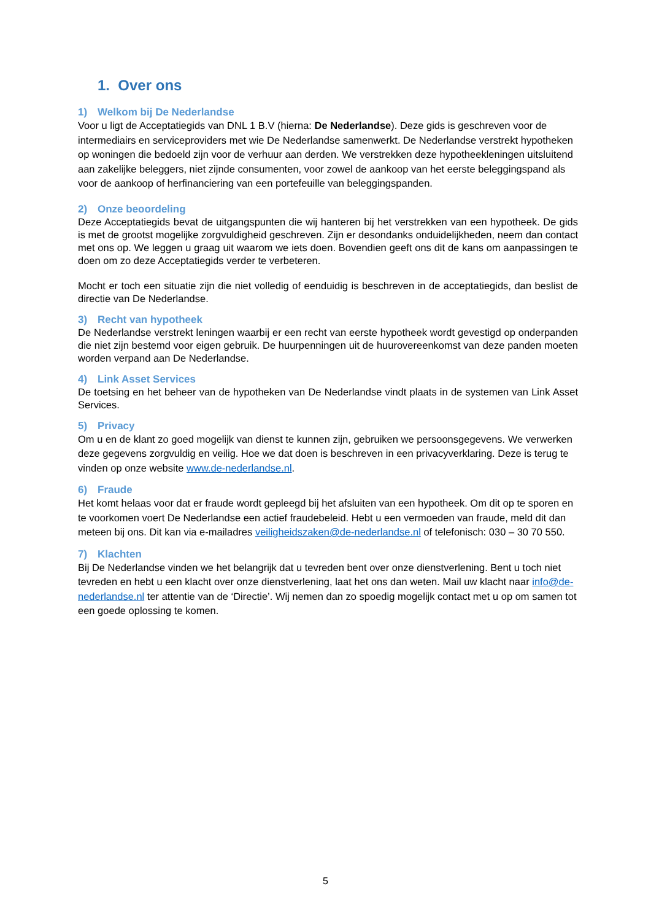1. Over ons
1) Welkom bij De Nederlandse
Voor u ligt de Acceptatiegids van DNL 1 B.V (hierna: De Nederlandse). Deze gids is geschreven voor de intermediairs en serviceproviders met wie De Nederlandse samenwerkt. De Nederlandse verstrekt hypotheken op woningen die bedoeld zijn voor de verhuur aan derden. We verstrekken deze hypotheekleningen uitsluitend aan zakelijke beleggers, niet zijnde consumenten, voor zowel de aankoop van het eerste beleggingspand als voor de aankoop of herfinanciering van een portefeuille van beleggingspanden.
2) Onze beoordeling
Deze Acceptatiegids bevat de uitgangspunten die wij hanteren bij het verstrekken van een hypotheek. De gids is met de grootst mogelijke zorgvuldigheid geschreven. Zijn er desondanks onduidelijkheden, neem dan contact met ons op. We leggen u graag uit waarom we iets doen. Bovendien geeft ons dit de kans om aanpassingen te doen om zo deze Acceptatiegids verder te verbeteren.
Mocht er toch een situatie zijn die niet volledig of eenduidig is beschreven in de acceptatiegids, dan beslist de directie van De Nederlandse.
3) Recht van hypotheek
De Nederlandse verstrekt leningen waarbij er een recht van eerste hypotheek wordt gevestigd op onderpanden die niet zijn bestemd voor eigen gebruik. De huurpenningen uit de huurovereenkomst van deze panden moeten worden verpand aan De Nederlandse.
4) Link Asset Services
De toetsing en het beheer van de hypotheken van De Nederlandse vindt plaats in de systemen van Link Asset Services.
5) Privacy
Om u en de klant zo goed mogelijk van dienst te kunnen zijn, gebruiken we persoonsgegevens. We verwerken deze gegevens zorgvuldig en veilig. Hoe we dat doen is beschreven in een privacyverklaring. Deze is terug te vinden op onze website www.de-nederlandse.nl.
6) Fraude
Het komt helaas voor dat er fraude wordt gepleegd bij het afsluiten van een hypotheek. Om dit op te sporen en te voorkomen voert De Nederlandse een actief fraudebeleid. Hebt u een vermoeden van fraude, meld dit dan meteen bij ons. Dit kan via e-mailadres veiligheidszaken@de-nederlandse.nl of telefonisch: 030 – 30 70 550.
7) Klachten
Bij De Nederlandse vinden we het belangrijk dat u tevreden bent over onze dienstverlening. Bent u toch niet tevreden en hebt u een klacht over onze dienstverlening, laat het ons dan weten. Mail uw klacht naar info@de-nederlandse.nl ter attentie van de ‘Directie’. Wij nemen dan zo spoedig mogelijk contact met u op om samen tot een goede oplossing te komen.
5